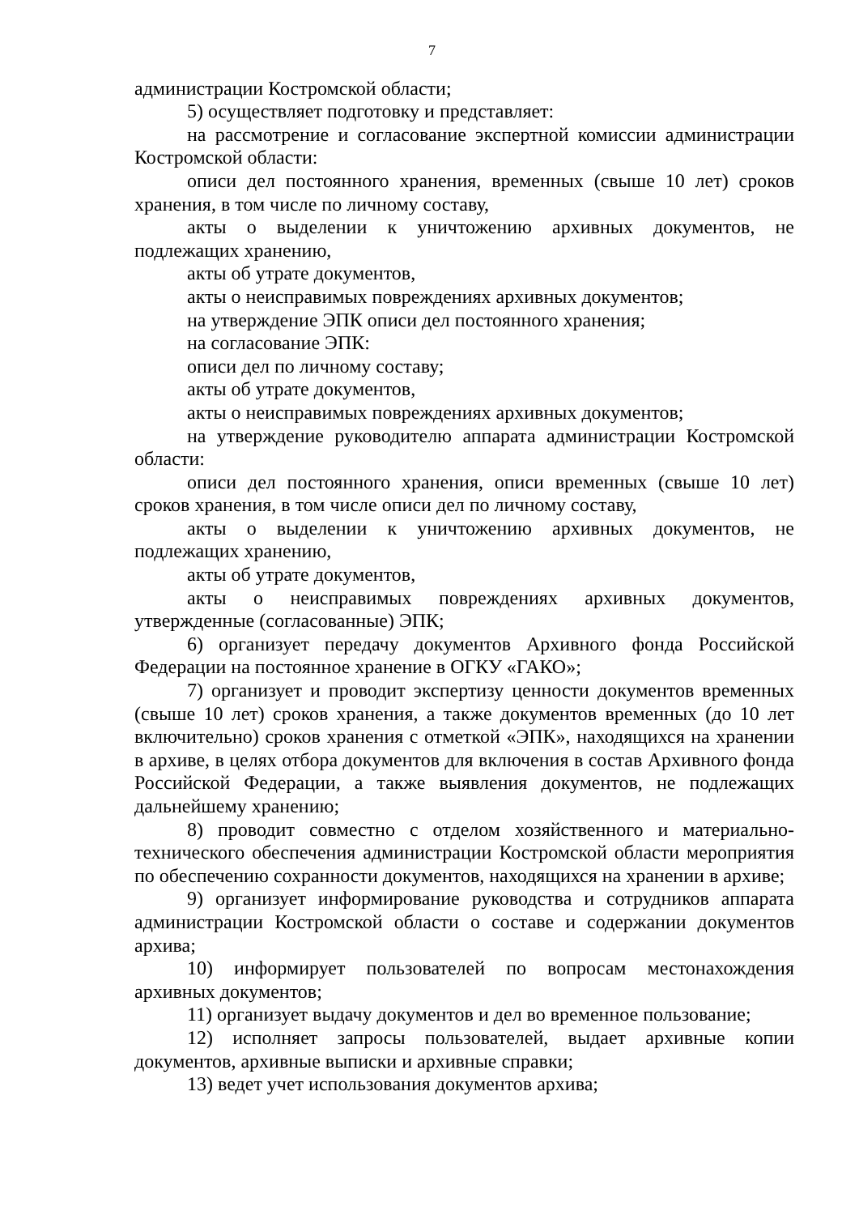7
администрации Костромской области;
5) осуществляет подготовку и представляет:
на рассмотрение и согласование экспертной комиссии администрации Костромской области:
описи дел постоянного хранения, временных (свыше 10 лет) сроков хранения, в том числе по личному составу,
акты о выделении к уничтожению архивных документов, не подлежащих хранению,
акты об утрате документов,
акты о неисправимых повреждениях архивных документов;
на утверждение ЭПК описи дел постоянного хранения;
на согласование ЭПК:
описи дел по личному составу;
акты об утрате документов,
акты о неисправимых повреждениях архивных документов;
на утверждение руководителю аппарата администрации Костромской области:
описи дел постоянного хранения, описи временных (свыше 10 лет) сроков хранения, в том числе описи дел по личному составу,
акты о выделении к уничтожению архивных документов, не подлежащих хранению,
акты об утрате документов,
акты о неисправимых повреждениях архивных документов, утвержденные (согласованные) ЭПК;
6) организует передачу документов Архивного фонда Российской Федерации на постоянное хранение в ОГКУ «ГАКО»;
7) организует и проводит экспертизу ценности документов временных (свыше 10 лет) сроков хранения, а также документов временных (до 10 лет включительно) сроков хранения с отметкой «ЭПК», находящихся на хранении в архиве, в целях отбора документов для включения в состав Архивного фонда Российской Федерации, а также выявления документов, не подлежащих дальнейшему хранению;
8) проводит совместно с отделом хозяйственного и материально-технического обеспечения администрации Костромской области мероприятия по обеспечению сохранности документов, находящихся на хранении в архиве;
9) организует информирование руководства и сотрудников аппарата администрации Костромской области о составе и содержании документов архива;
10) информирует пользователей по вопросам местонахождения архивных документов;
11) организует выдачу документов и дел во временное пользование;
12) исполняет запросы пользователей, выдает архивные копии документов, архивные выписки и архивные справки;
13) ведет учет использования документов архива;